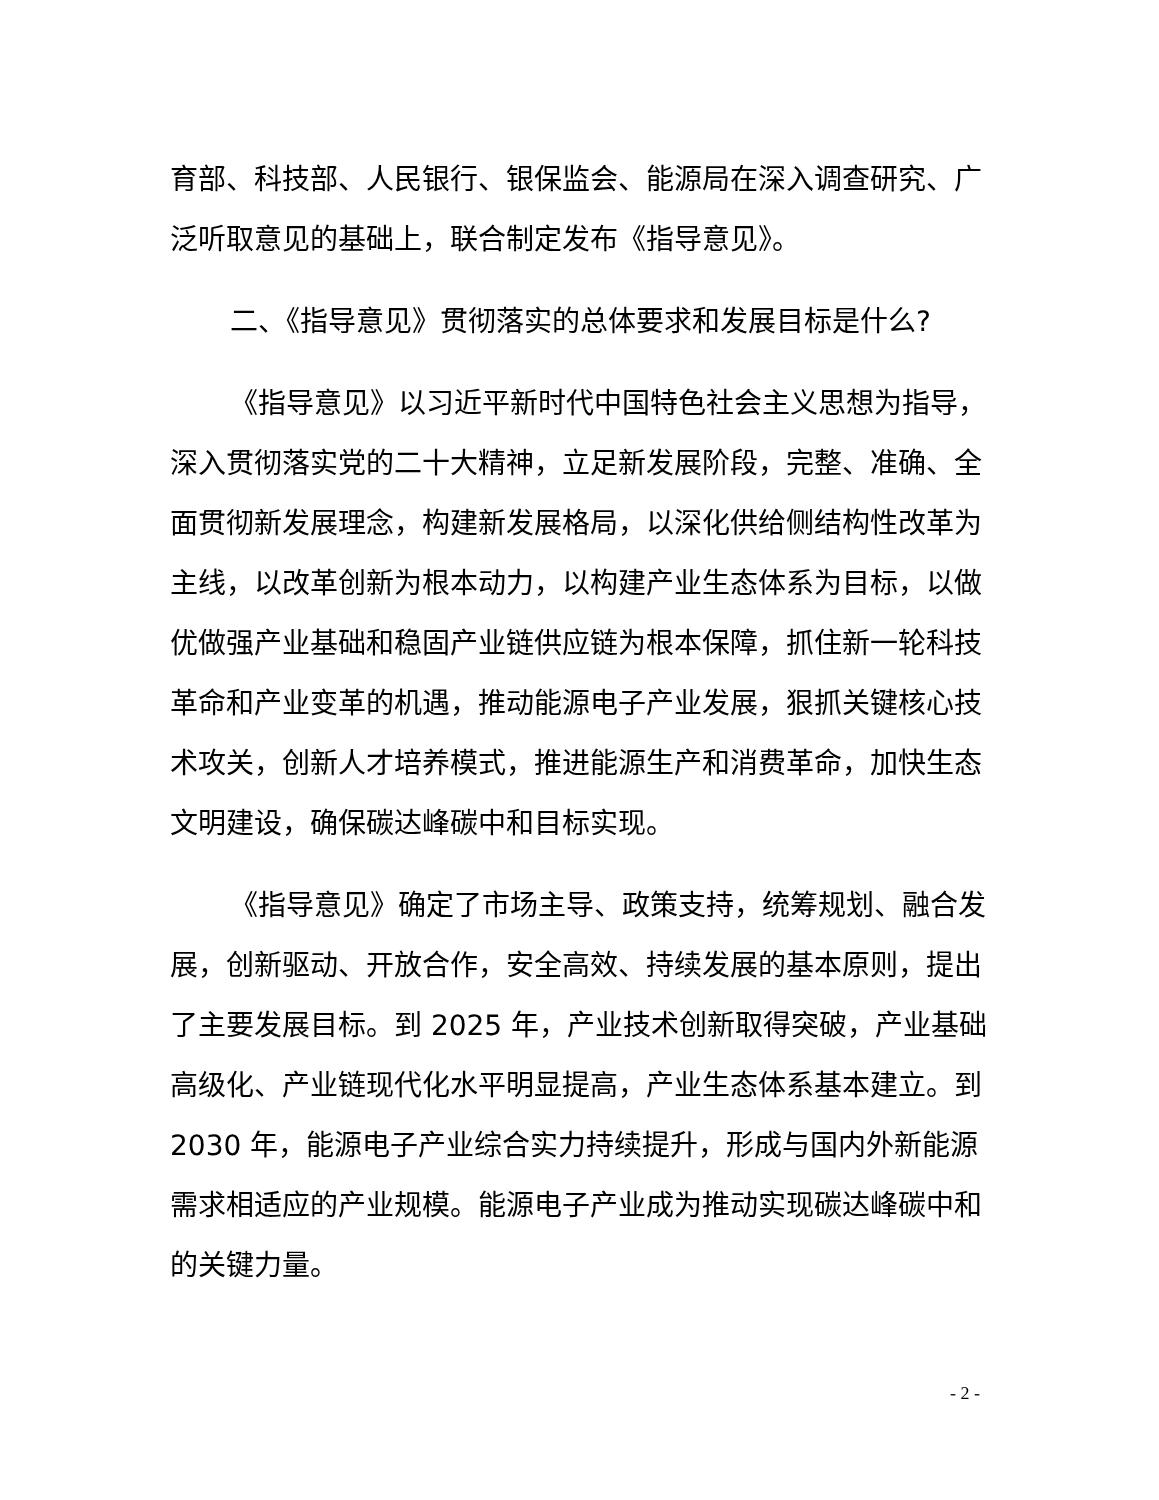育部、科技部、人民银行、银保监会、能源局在深入调查研究、广泛听取意见的基础上，联合制定发布《指导意见》。
二、《指导意见》贯彻落实的总体要求和发展目标是什么?
《指导意见》以习近平新时代中国特色社会主义思想为指导，深入贯彻落实党的二十大精神，立足新发展阶段，完整、准确、全面贯彻新发展理念，构建新发展格局，以深化供给侧结构性改革为主线，以改革创新为根本动力，以构建产业生态体系为目标，以做优做强产业基础和稳固产业链供应链为根本保障，抓住新一轮科技革命和产业变革的机遇，推动能源电子产业发展，狠抓关键核心技术攻关，创新人才培养模式，推进能源生产和消费革命，加快生态文明建设，确保碳达峰碳中和目标实现。
《指导意见》确定了市场主导、政策支持，统筹规划、融合发展，创新驱动、开放合作，安全高效、持续发展的基本原则，提出了主要发展目标。到 2025 年，产业技术创新取得突破，产业基础高级化、产业链现代化水平明显提高，产业生态体系基本建立。到 2030 年，能源电子产业综合实力持续提升，形成与国内外新能源需求相适应的产业规模。能源电子产业成为推动实现碳达峰碳中和的关键力量。
- 2 -